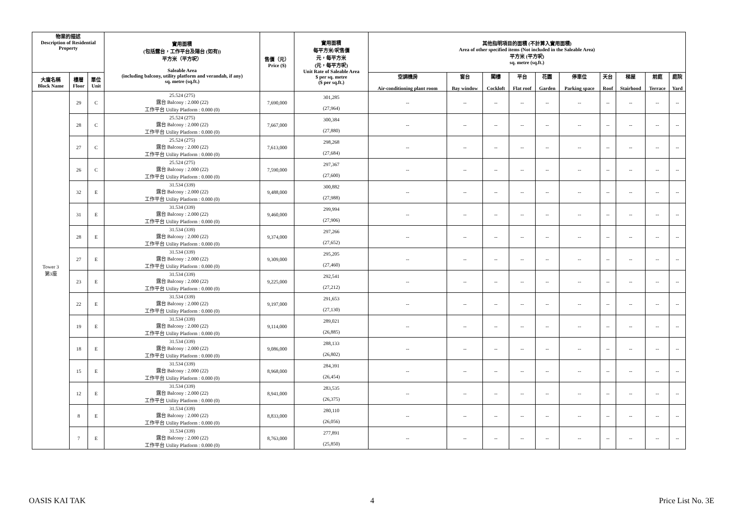| 物業的描述 Description of Residential Property | | | 實用面積 (包括露台，工作平台及陽台 (如有)) 平方米（平方呎） Saleable Area (including balcony, utility platform and verandah, if any) sq. metre (sq.ft.) | 售價（元） Price ($) | 實用面積 每平方米/呎售價 元，每平方米 (元，每平方呎) Unit Rate of Saleable Area $ per sq. metre ($ per sq.ft.) | 其他指明項目的面積 (不計算入實用面積) Area of other specified items (Not included in the Saleable Area) 平方米 (平方呎) sq. metre (sq.ft.) | | | | | | | | | |
| --- | --- | --- | --- | --- | --- | --- | --- | --- | --- | --- | --- | --- | --- | --- | --- |
| 大廈名稱 Block Name | 樓層 Floor | 單位 Unit | | | | 空調機房 Air-conditioning plant room | 窗台 Bay window | 閣樓 Cockloft | 平台 Flat roof | 花園 Garden | 停車位 Parking space | 天台 Roof | 梯屋 Stairhood | 前庭 Terrace | 庭院 Yard |
| Tower 3 第3座 | 29 | C | 25.524 (275) 露台 Balcony : 2.000 (22) 工作平台 Utility Platform : 0.000 (0) | 7,690,000 | 301,285 (27,964) | -- | -- | -- | -- | -- | -- | -- | -- | -- | -- |
| | 28 | C | 25.524 (275) 露台 Balcony : 2.000 (22) 工作平台 Utility Platform : 0.000 (0) | 7,667,000 | 300,384 (27,880) | -- | -- | -- | -- | -- | -- | -- | -- | -- | -- |
| | 27 | C | 25.524 (275) 露台 Balcony : 2.000 (22) 工作平台 Utility Platform : 0.000 (0) | 7,613,000 | 298,268 (27,684) | -- | -- | -- | -- | -- | -- | -- | -- | -- | -- |
| | 26 | C | 25.524 (275) 露台 Balcony : 2.000 (22) 工作平台 Utility Platform : 0.000 (0) | 7,590,000 | 297,367 (27,600) | -- | -- | -- | -- | -- | -- | -- | -- | -- | -- |
| | 32 | E | 31.534 (339) 露台 Balcony : 2.000 (22) 工作平台 Utility Platform : 0.000 (0) | 9,488,000 | 300,882 (27,988) | -- | -- | -- | -- | -- | -- | -- | -- | -- | -- |
| | 31 | E | 31.534 (339) 露台 Balcony : 2.000 (22) 工作平台 Utility Platform : 0.000 (0) | 9,460,000 | 299,994 (27,906) | -- | -- | -- | -- | -- | -- | -- | -- | -- | -- |
| | 28 | E | 31.534 (339) 露台 Balcony : 2.000 (22) 工作平台 Utility Platform : 0.000 (0) | 9,374,000 | 297,266 (27,652) | -- | -- | -- | -- | -- | -- | -- | -- | -- | -- |
| | 27 | E | 31.534 (339) 露台 Balcony : 2.000 (22) 工作平台 Utility Platform : 0.000 (0) | 9,309,000 | 295,205 (27,460) | -- | -- | -- | -- | -- | -- | -- | -- | -- | -- |
| | 23 | E | 31.534 (339) 露台 Balcony : 2.000 (22) 工作平台 Utility Platform : 0.000 (0) | 9,225,000 | 292,541 (27,212) | -- | -- | -- | -- | -- | -- | -- | -- | -- | -- |
| | 22 | E | 31.534 (339) 露台 Balcony : 2.000 (22) 工作平台 Utility Platform : 0.000 (0) | 9,197,000 | 291,653 (27,130) | -- | -- | -- | -- | -- | -- | -- | -- | -- | -- |
| | 19 | E | 31.534 (339) 露台 Balcony : 2.000 (22) 工作平台 Utility Platform : 0.000 (0) | 9,114,000 | 289,021 (26,885) | -- | -- | -- | -- | -- | -- | -- | -- | -- | -- |
| | 18 | E | 31.534 (339) 露台 Balcony : 2.000 (22) 工作平台 Utility Platform : 0.000 (0) | 9,086,000 | 288,133 (26,802) | -- | -- | -- | -- | -- | -- | -- | -- | -- | -- |
| | 15 | E | 31.534 (339) 露台 Balcony : 2.000 (22) 工作平台 Utility Platform : 0.000 (0) | 8,968,000 | 284,391 (26,454) | -- | -- | -- | -- | -- | -- | -- | -- | -- | -- |
| | 12 | E | 31.534 (339) 露台 Balcony : 2.000 (22) 工作平台 Utility Platform : 0.000 (0) | 8,941,000 | 283,535 (26,375) | -- | -- | -- | -- | -- | -- | -- | -- | -- | -- |
| | 8 | E | 31.534 (339) 露台 Balcony : 2.000 (22) 工作平台 Utility Platform : 0.000 (0) | 8,833,000 | 280,110 (26,056) | -- | -- | -- | -- | -- | -- | -- | -- | -- | -- |
| | 7 | E | 31.534 (339) 露台 Balcony : 2.000 (22) 工作平台 Utility Platform : 0.000 (0) | 8,763,000 | 277,891 (25,850) | -- | -- | -- | -- | -- | -- | -- | -- | -- | -- |
OASIS KAI TAK 4 Price List No. 3E